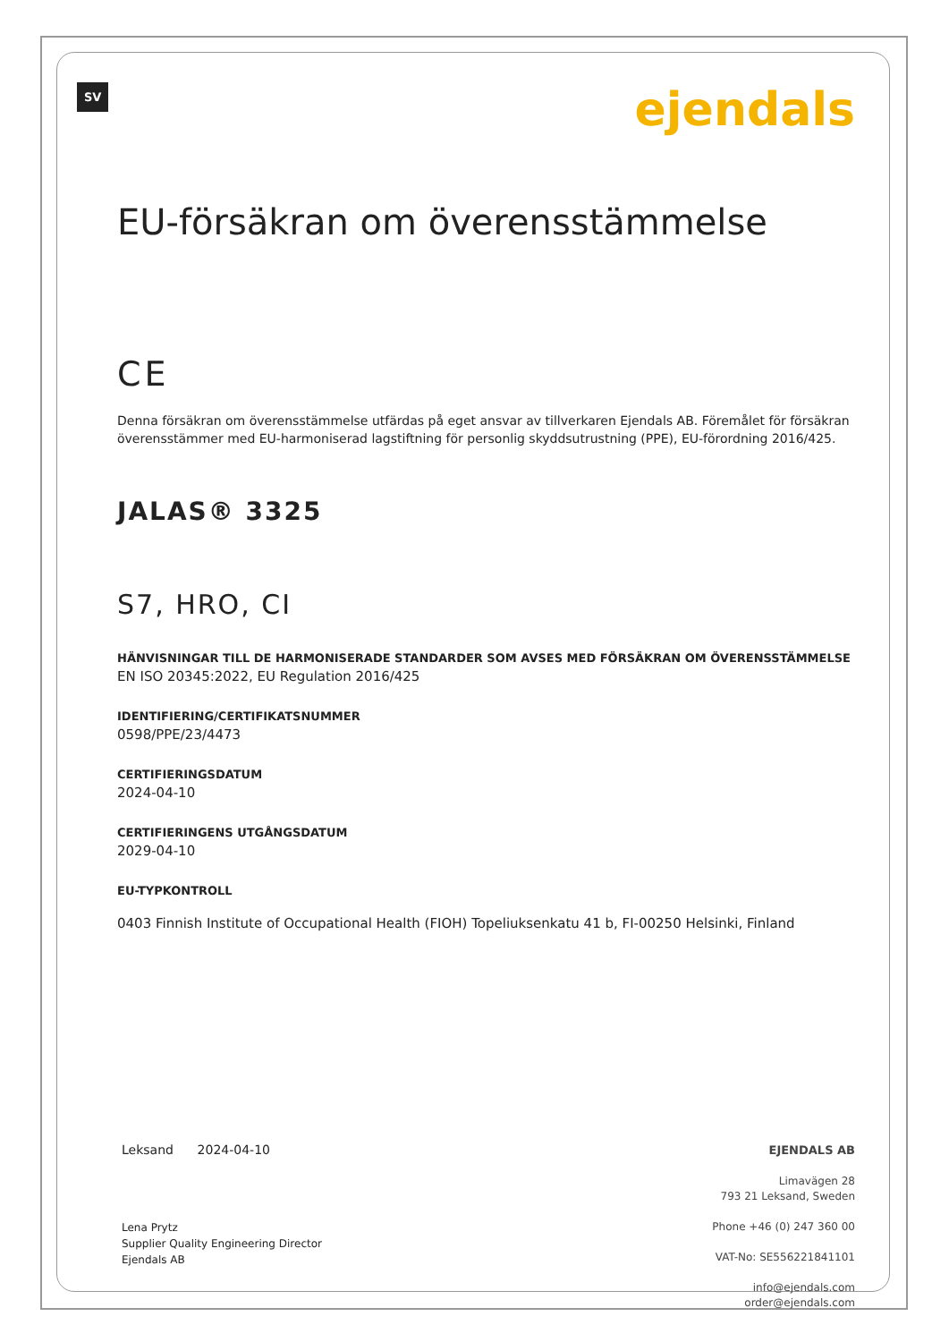SV
ejendals
EU-försäkran om överensstämmelse
CE
Denna försäkran om överensstämmelse utfärdas på eget ansvar av tillverkaren Ejendals AB. Föremålet för försäkran överensstämmer med EU-harmoniserad lagstiftning för personlig skyddsutrustning (PPE), EU-förordning 2016/425.
JALAS® 3325
S7, HRO, CI
HÄNVISNINGAR TILL DE HARMONISERADE STANDARDER SOM AVSES MED FÖRSÄKRAN OM ÖVERENSSTÄMMELSE
EN ISO 20345:2022, EU Regulation 2016/425
IDENTIFIERING/CERTIFIKATSNUMMER
0598/PPE/23/4473
CERTIFIERINGSDATUM
2024-04-10
CERTIFIERINGENS UTGÅNGSDATUM
2029-04-10
EU-TYPKONTROLL
0403 Finnish Institute of Occupational Health (FIOH) Topeliuksenkatu 41 b, FI-00250 Helsinki, Finland
Leksand 2024-04-10
Lena Prytz
Supplier Quality Engineering Director
Ejendals AB
EJENDALS AB
Limavägen 28
793 21 Leksand, Sweden
Phone +46 (0) 247 360 00
VAT-No: SE556221841101
info@ejendals.com
order@ejendals.com